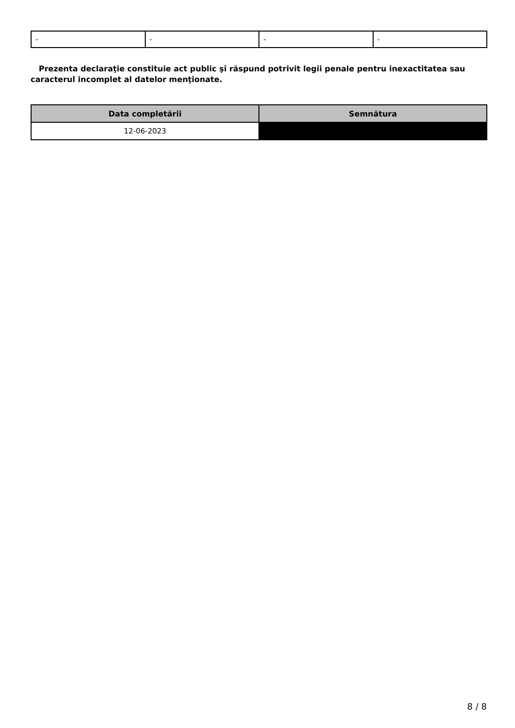| - | - | - | - |
Prezenta declaraţie constituie act public şi răspund potrivit legii penale pentru inexactitatea sau caracterul incomplet al datelor menţionate.
| Data completării | Semnătura |
| --- | --- |
| 12-06-2023 | |
8 / 8